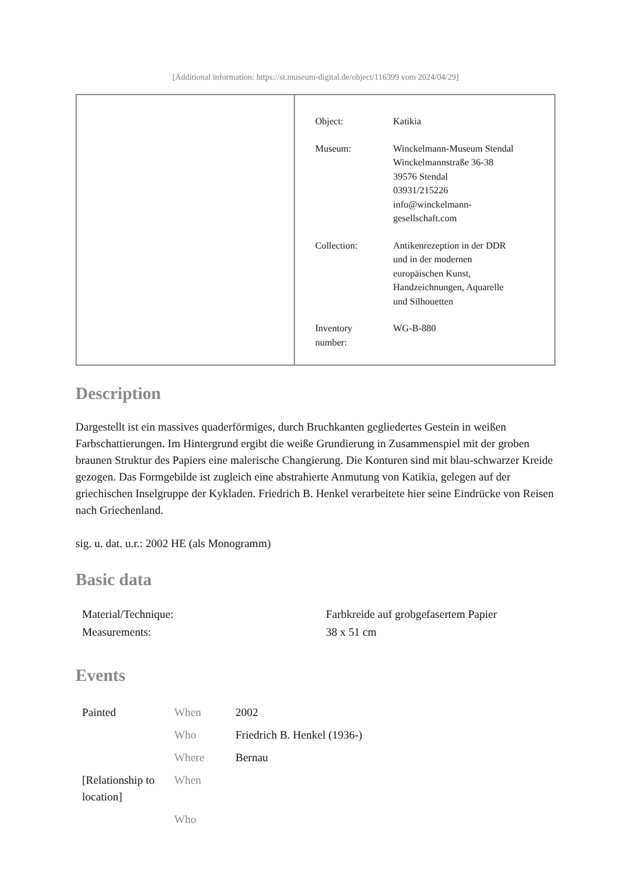[Additional information: https://st.museum-digital.de/object/116399 vom 2024/04/29]
| Object: | Katikia |
| Museum: | Winckelmann-Museum Stendal Winckelmannstraße 36-38 39576 Stendal 03931/215226 info@winckelmann- gesellschaft.com |
| Collection: | Antikenrezeption in der DDR und in der modernen europäischen Kunst, Handzeichnungen, Aquarelle und Silhouetten |
| Inventory number: | WG-B-880 |
Description
Dargestellt ist ein massives quaderförmiges, durch Bruchkanten gegliedertes Gestein in weißen Farbschattierungen. Im Hintergrund ergibt die weiße Grundierung in Zusammenspiel mit der groben braunen Struktur des Papiers eine malerische Changierung. Die Konturen sind mit blau-schwarzer Kreide gezogen. Das Formgebilde ist zugleich eine abstrahierte Anmutung von Katikia, gelegen auf der griechischen Inselgruppe der Kykladen. Friedrich B. Henkel verarbeitete hier seine Eindrücke von Reisen nach Griechenland.
sig. u. dat. u.r.: 2002 HE (als Monogramm)
Basic data
| Material/Technique: | Farbkreide auf grobgefasertem Papier |
| Measurements: | 38 x 51 cm |
Events
| Painted | When | 2002 |
| | Who | Friedrich B. Henkel (1936-) |
| | Where | Bernau |
| [Relationship to location] | When | |
| | Who | |